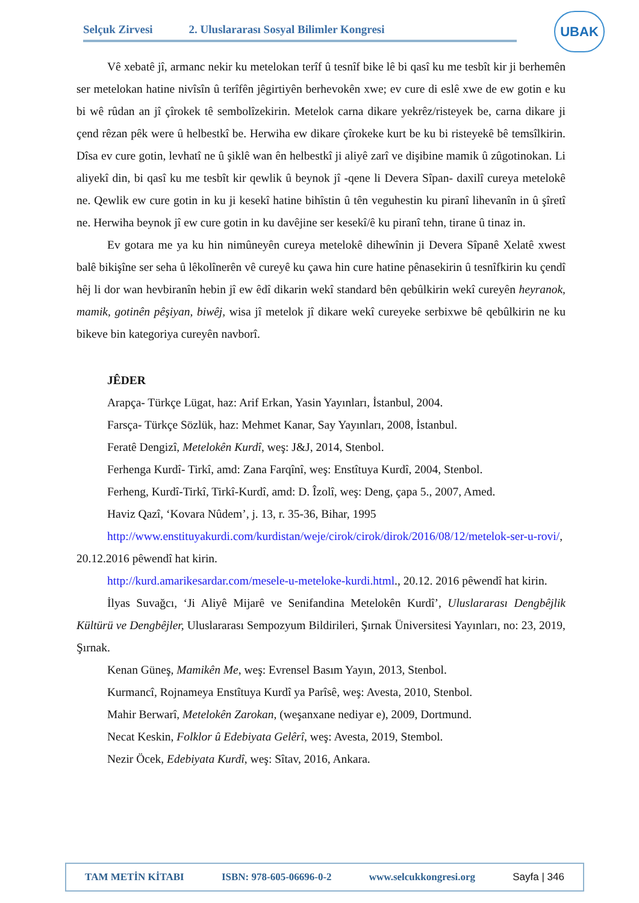Selçuk Zirvesi 2. Uluslararası Sosyal Bilimler Kongresi
UBAK
Vê xebatê jî, armanc nekir ku metelokan terîf û tesnîf bike lê bi qasî ku me tesbît kir ji berhemên ser metelokan hatine nivîsîn û terîfên jêgirtiyên berhevokên xwe; ev cure di eslê xwe de ew gotin e ku bi wê rûdan an jî çîrokek tê sembolîzekirin. Metelok carna dikare yekrêz/risteyek be, carna dikare ji çend rêzan pêk were û helbestkî be. Herwiha ew dikare çîrokeke kurt be ku bi risteyekê bê temsîlkirin. Dîsa ev cure gotin, levhatî ne û şiklê wan ên helbestkî ji aliyê zarî ve dişibine mamik û zûgotinokan. Li aliyekî din, bi qasî ku me tesbît kir qewlik û beynok jî -qene li Devera Sîpan- daxilî cureya metelokê ne. Qewlik ew cure gotin in ku ji kesekî hatine bihîstin û tên veguhestin ku piranî lihevanîn in û şîretî ne. Herwiha beynok jî ew cure gotin in ku davêjine ser kesekî/ê ku piranî tehn, tirane û tinaz in.
Ev gotara me ya ku hin nimûneyên cureya metelokê dihewînin ji Devera Sîpanê Xelatê xwest balê bikişîne ser seha û lêkolînerên vê cureyê ku çawa hin cure hatine pênasekirin û tesnîfkirin ku çendî hêj li dor wan hevbiranîn hebin jî ew êdî dikarin wekî standard bên qebûlkirin wekî cureyên heyranok, mamik, gotinên pêşiyan, biwêj, wisa jî metelok jî dikare wekî cureyeke serbixwe bê qebûlkirin ne ku bikeve bin kategoriya cureyên navborî.
JÊDER
Arapça- Türkçe Lügat, haz: Arif Erkan, Yasin Yayınları, İstanbul, 2004.
Farsça- Türkçe Sözlük, haz: Mehmet Kanar, Say Yayınları, 2008, İstanbul.
Feratê Dengizî, Metelokên Kurdî, weş: J&J, 2014, Stenbol.
Ferhenga Kurdî- Tirkî, amd: Zana Farqînî, weş: Enstîtuya Kurdî, 2004, Stenbol.
Ferheng, Kurdî-Tirkî, Tirkî-Kurdî, amd: D. Îzolî, weş: Deng, çapa 5., 2007, Amed.
Haviz Qazî, ‘Kovara Nûdem’, j. 13, r. 35-36, Bihar, 1995
http://www.enstituyakurdi.com/kurdistan/weje/cirok/cirok/dirok/2016/08/12/metelok-ser-u-rovi/, 20.12.2016 pêwendî hat kirin.
http://kurd.amarikesardar.com/mesele-u-meteloke-kurdi.html., 20.12. 2016 pêwendî hat kirin.
İlyas Suvağcı, ‘Ji Aliyê Mijarê ve Senifandina Metelokên Kurdî’, Uluslararası Dengbêjlik Kültürü ve Dengbêjler, Uluslararası Sempozyum Bildirileri, Şırnak Üniversitesi Yayınları, no: 23, 2019, Şırnak.
Kenan Güneş, Mamikên Me, weş: Evrensel Basım Yayın, 2013, Stenbol.
Kurmancî, Rojnameya Enstîtuya Kurdî ya Parîsê, weş: Avesta, 2010, Stenbol.
Mahir Berwarî, Metelokên Zarokan, (weşanxane nediyar e), 2009, Dortmund.
Necat Keskin, Folklor û Edebiyata Gelêrî, weş: Avesta, 2019, Stembol.
Nezir Öcek, Edebiyata Kurdî, weş: Sîtav, 2016, Ankara.
TAM METİN KİTABI ISBN: 978-605-06696-0-2 www.selcukkongresi.org Sayfa | 346